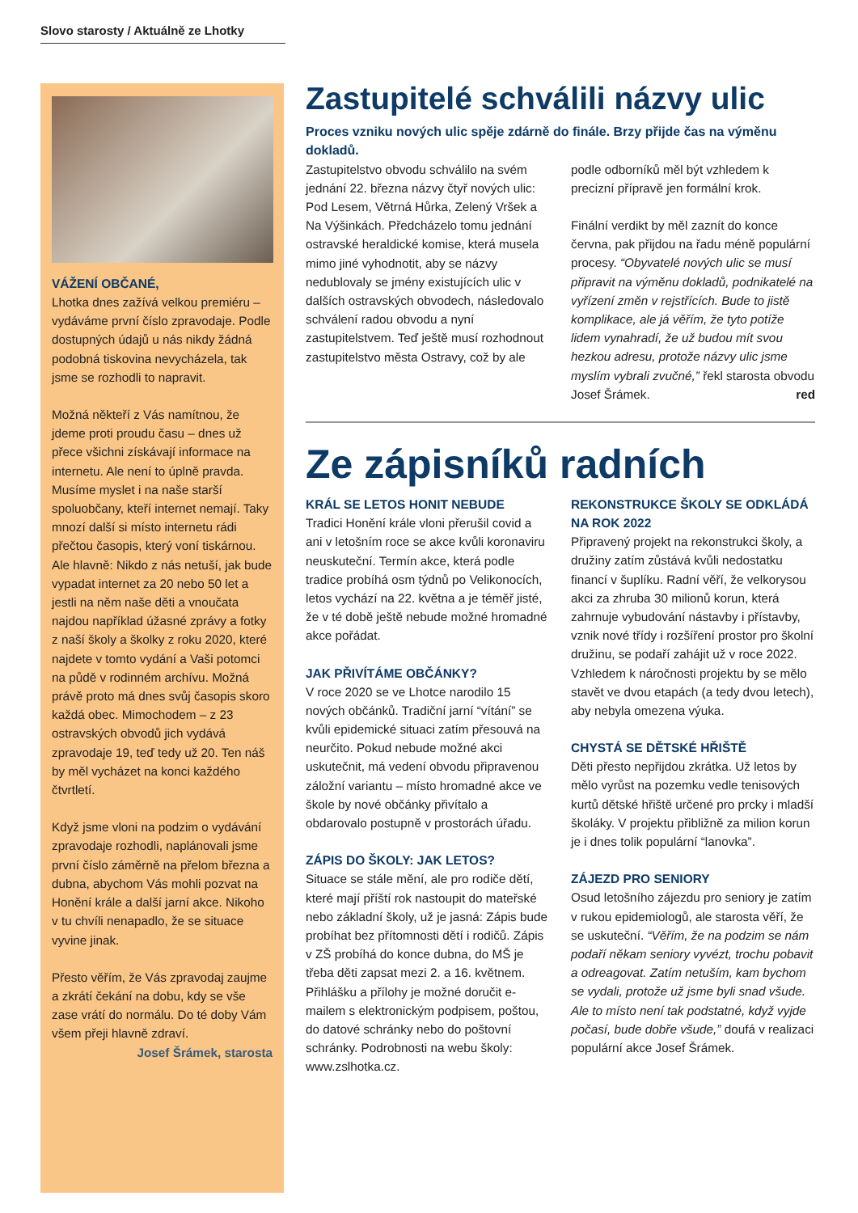Slovo starosty / Aktuálně ze Lhotky
VÁŽENÍ OBČANÉ,
Lhotka dnes zažívá velkou premiéru – vydáváme první číslo zpravodaje. Podle dostupných údajů u nás nikdy žádná podobná tiskovina nevycházela, tak jsme se rozhodli to napravit.
Možná někteří z Vás namítnou, že jdeme proti proudu času – dnes už přece všichni získávají informace na internetu. Ale není to úplně pravda. Musíme myslet i na naše starší spoluobčany, kteří internet nemají. Taky mnozí další si místo internetu rádi přečtou časopis, který voní tiskárnou. Ale hlavně: Nikdo z nás netuší, jak bude vypadat internet za 20 nebo 50 let a jestli na něm naše děti a vnoučata najdou například úžasné zprávy a fotky z naší školy a školky z roku 2020, které najdete v tomto vydání a Vaši potomci na půdě v rodinném archívu. Možná právě proto má dnes svůj časopis skoro každá obec. Mimochodem – z 23 ostravských obvodů jich vydává zpravodaje 19, teď tedy už 20. Ten náš by měl vycházet na konci každého čtvrtletí.
Když jsme vloni na podzim o vydávání zpravodaje rozhodli, naplánovali jsme první číslo záměrně na přelom března a dubna, abychom Vás mohli pozvat na Honění krále a další jarní akce. Nikoho v tu chvíli nenapadlo, že se situace vyvine jinak.
Přesto věřím, že Vás zpravodaj zaujme a zkrátí čekání na dobu, kdy se vše zase vrátí do normálu. Do té doby Vám všem přeji hlavně zdraví.
Josef Šrámek, starosta
Zastupitelé schválili názvy ulic
Proces vzniku nových ulic spěje zdárně do finále. Brzy přijde čas na výměnu dokladů.
Zastupitelstvo obvodu schválilo na svém jednání 22. března názvy čtyř nových ulic: Pod Lesem, Větrná Hůrka, Zelený Vršek a Na Výšinkách. Předcházelo tomu jednání ostravské heraldické komise, která musela mimo jiné vyhodnotit, aby se názvy nedublovaly se jmény existujících ulic v dalších ostravských obvodech, následovalo schválení radou obvodu a nyní zastupitelstvem. Teď ještě musí rozhodnout zastupitelstvo města Ostravy, což by ale podle odborníků měl být vzhledem k precizní přípravě jen formální krok.
Finální verdikt by měl zaznít do konce června, pak přijdou na řadu méně populární procesy. “Obyvatelé nových ulic se musí připravit na výměnu dokladů, podnikatelé na vyřízení změn v rejstřících. Bude to jistě komplikace, ale já věřím, že tyto potíže lidem vynahradí, že už budou mít svou hezkou adresu, protože názvy ulic jsme myslím vybrali zvučné,” řekl starosta obvodu Josef Šrámek. red
Ze zápisníků radních
KRÁL SE LETOS HONIT NEBUDE
Tradici Honění krále vloni přerušil covid a ani v letošním roce se akce kvůli koronaviru neuskuteční. Termín akce, která podle tradice probíhá osm týdnů po Velikonocích, letos vychází na 22. května a je téměř jisté, že v té době ještě nebude možné hromadné akce pořádat.
JAK PŘIVÍTÁME OBČÁNKY?
V roce 2020 se ve Lhotce narodilo 15 nových občánků. Tradiční jarní “vítání” se kvůli epidemické situaci zatím přesouvá na neurčito. Pokud nebude možné akci uskutečnit, má vedení obvodu připravenou záložní variantu – místo hromadné akce ve škole by nové občánky přivítalo a obdarovalo postupně v prostorách úřadu.
ZÁPIS DO ŠKOLY: JAK LETOS?
Situace se stále mění, ale pro rodiče dětí, které mají příští rok nastoupit do mateřské nebo základní školy, už je jasná: Zápis bude probíhat bez přítomnosti dětí i rodičů. Zápis v ZŠ probíhá do konce dubna, do MŠ je třeba děti zapsat mezi 2. a 16. květnem. Přihlášku a přílohy je možné doručit e-mailem s elektronickým podpisem, poštou, do datové schránky nebo do poštovní schránky. Podrobnosti na webu školy: www.zslhotka.cz.
REKONSTRUKCE ŠKOLY SE ODKLÁDÁ NA ROK 2022
Připravený projekt na rekonstrukci školy, a družiny zatím zůstává kvůli nedostatku financí v šuplíku. Radní věří, že velkorysou akci za zhruba 30 milionů korun, která zahrnuje vybudování nástavby i přístavby, vznik nové třídy i rozšíření prostor pro školní družinu, se podaří zahájit už v roce 2022. Vzhledem k náročnosti projektu by se mělo stavět ve dvou etapách (a tedy dvou letech), aby nebyla omezena výuka.
CHYSTÁ SE DĚTSKÉ HŘIŠTĚ
Děti přesto nepřijdou zkrátka. Už letos by mělo vyrůst na pozemku vedle tenisových kurtů dětské hřiště určené pro prcky i mladší školáky. V projektu přibližně za milion korun je i dnes tolik populární “lanovka”.
ZÁJEZD PRO SENIORY
Osud letošního zájezdu pro seniory je zatím v rukou epidemiologů, ale starosta věří, že se uskuteční. “Věřím, že na podzim se nám podaří někam seniory vyvézt, trochu pobavit a odreagovat. Zatím netuším, kam bychom se vydali, protože už jsme byli snad všude. Ale to místo není tak podstatné, když vyjde počasí, bude dobře všude,” doufá v realizaci populární akce Josef Šrámek.